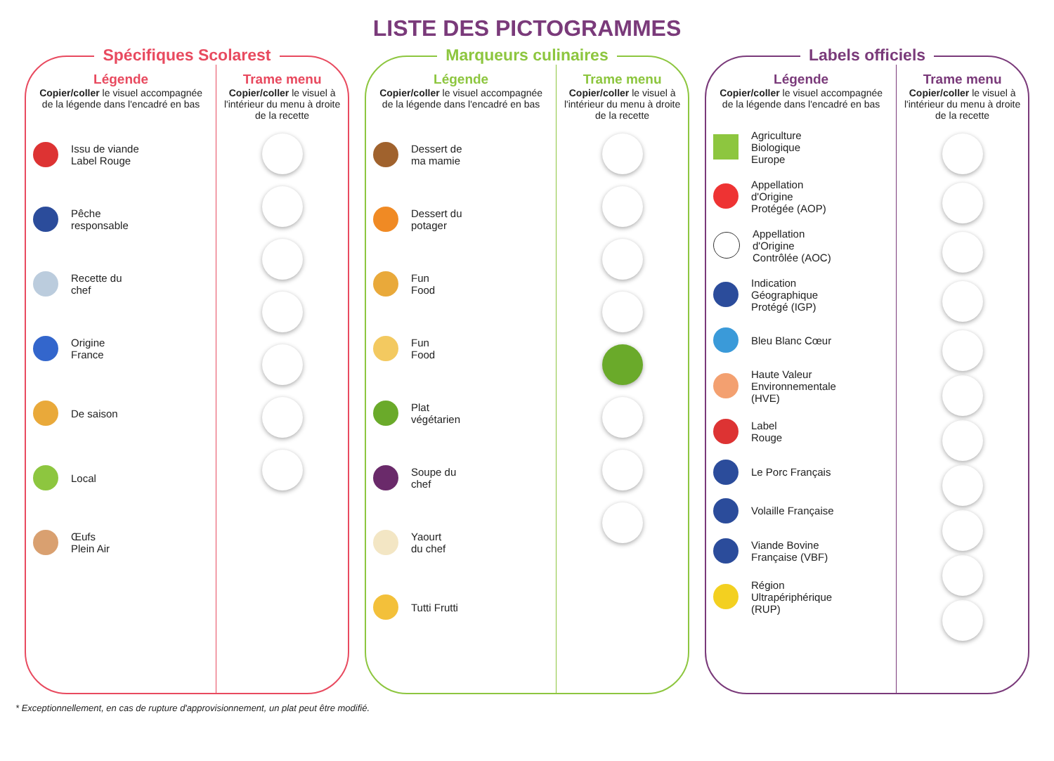LISTE DES PICTOGRAMMES
Spécifiques Scolarest
Légende
Copier/coller le visuel accompagnée de la légende dans l'encadré en bas
Issu de viande
Label Rouge
Pêche
responsable
Recette du
chef
Origine
France
De saison
Local
Œufs
Plein Air
Trame menu
Copier/coller le visuel à l'intérieur du menu à droite de la recette
Marqueurs culinaires
Légende
Copier/coller le visuel accompagnée de la légende dans l'encadré en bas
Dessert de
ma mamie
Dessert du
potager
Fun
Food
Fun
Food
Plat
végétarien
Soupe du
chef
Yaourt
du chef
Tutti Frutti
Trame menu
Copier/coller le visuel à l'intérieur du menu à droite de la recette
Labels officiels
Légende
Copier/coller le visuel accompagnée de la légende dans l'encadré en bas
Agriculture
Biologique
Europe
Appellation
d'Origine
Protégée (AOP)
Appellation
d'Origine
Contrôlée (AOC)
Indication
Géographique
Protégé (IGP)
Bleu Blanc Cœur
Haute Valeur
Environnementale
(HVE)
Label
Rouge
Le Porc Français
Volaille Française
Viande Bovine
Française (VBF)
Région
Ultrapériphérique
(RUP)
Trame menu
Copier/coller le visuel à l'intérieur du menu à droite de la recette
* Exceptionnellement, en cas de rupture d'approvisionnement, un plat peut être modifié.